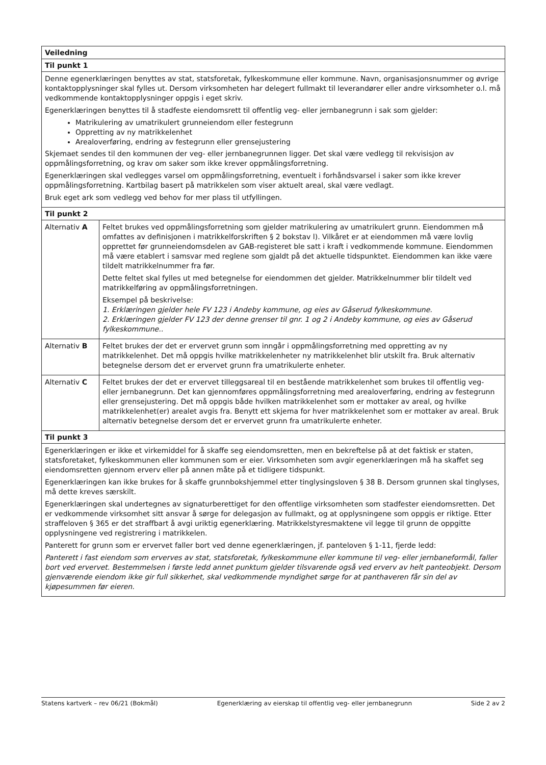| Veiledning | |
| --- | --- |
| Til punkt 1 | |
| Denne egenerklæringen benyttes av stat, statsforetak, fylkeskommune eller kommune. Navn, organisasjonsnummer og øvrige kontaktopplysninger skal fylles ut. Dersom virksomheten har delegert fullmakt til leverandører eller andre virksomheter o.l. må vedkommende kontaktopplysninger oppgis i eget skriv. Egenerklæringen benyttes til å stadfeste eiendomsrett til offentlig veg- eller jernbanegrunn i sak som gjelder: Matrikulering av umatrikulert grunneiendom eller festegrunn Oppretting av ny matrikkelenhet Arealoverføring, endring av festegrunn eller grensejustering Skjemaet sendes til den kommunen der veg- eller jernbanegrunnen ligger. Det skal være vedlegg til rekvisisjon av oppmålingsforretning, og krav om saker som ikke krever oppmålingsforretning. Egenerklæringen skal vedlegges varsel om oppmålingsforretning, eventuelt i forhåndsvarsel i saker som ikke krever oppmålingsforretning. Kartbilag basert på matrikkelen som viser aktuelt areal, skal være vedlagt. Bruk eget ark som vedlegg ved behov for mer plass til utfyllingen. | |
| Til punkt 2 | |
| Alternativ A | Feltet brukes ved oppmålingsforretning som gjelder matrikulering av umatrikulert grunn. Eiendommen må omfattes av definisjonen i matrikkelforskriften § 2 bokstav l). Vilkåret er at eiendommen må være lovlig opprettet før grunneiendomsdelen av GAB-registeret ble satt i kraft i vedkommende kommune. Eiendommen må være etablert i samsvar med reglene som gjaldt på det aktuelle tidspunktet. Eiendommen kan ikke være tildelt matrikkelnummer fra før. Dette feltet skal fylles ut med betegnelse for eiendommen det gjelder. Matrikkelnummer blir tildelt ved matrikkelføring av oppmålingsforretningen. Eksempel på beskrivelse: 1. Erklæringen gjelder hele FV 123 i Andeby kommune, og eies av Gåserud fylkeskommune. 2. Erklæringen gjelder FV 123 der denne grenser til gnr. 1 og 2 i Andeby kommune, og eies av Gåserud fylkeskommune.. |
| Alternativ B | Feltet brukes der det er ervervet grunn som inngår i oppmålingsforretning med oppretting av ny matrikkelenhet. Det må oppgis hvilke matrikkelenheter ny matrikkelenhet blir utskilt fra. Bruk alternativ betegnelse dersom det er ervervet grunn fra umatrikulerte enheter. |
| Alternativ C | Feltet brukes der det er ervervet tilleggsareal til en bestående matrikkelenhet som brukes til offentlig veg- eller jernbanegrunn. Det kan gjennomføres oppmålingsforretning med arealoverføring, endring av festegrunn eller grensejustering. Det må oppgis både hvilken matrikkelenhet som er mottaker av areal, og hvilke matrikkelenhet(er) arealet avgis fra. Benytt ett skjema for hver matrikkelenhet som er mottaker av areal. Bruk alternativ betegnelse dersom det er ervervet grunn fra umatrikulerte enheter. |
| Til punkt 3 | |
| Egenerklæringen er ikke et virkemiddel for å skaffe seg eiendomsretten, men en bekreftelse på at det faktisk er staten, statsforetaket, fylkeskommunen eller kommunen som er eier. Virksomheten som avgir egenerklæringen må ha skaffet seg eiendomsretten gjennom erverv eller på annen måte på et tidligere tidspunkt. Egenerklæringen kan ikke brukes for å skaffe grunnbokshjemmel etter tinglysingsloven § 38 B. Dersom grunnen skal tinglyses, må dette kreves særskilt. Egenerklæringen skal undertegnes av signaturberettiget for den offentlige virksomheten som stadfester eiendomsretten. Det er vedkommende virksomhet sitt ansvar å sørge for delegasjon av fullmakt, og at opplysningene som oppgis er riktige. Etter straffeloven § 365 er det straffbart å avgi uriktig egenerklæring. Matrikkelstyresmaktene vil legge til grunn de oppgitte opplysningene ved registrering i matrikkelen. Panterett for grunn som er ervervet faller bort ved denne egenerklæringen, jf. panteloven § 1-11, fjerde ledd: Panterett i fast eiendom som erverves av stat, statsforetak, fylkeskommune eller kommune til veg- eller jernbaneformål, faller bort ved ervervet. Bestemmelsen i første ledd annet punktum gjelder tilsvarende også ved erverv av helt panteobjekt. Dersom gjenværende eiendom ikke gir full sikkerhet, skal vedkommende myndighet sørge for at panthaveren får sin del av kjøpesummen før eieren. | |
Statens kartverk – rev 06/21 (Bokmål) Egenerklæring av eierskap til offentlig veg- eller jernbanegrunn Side 2 av 2